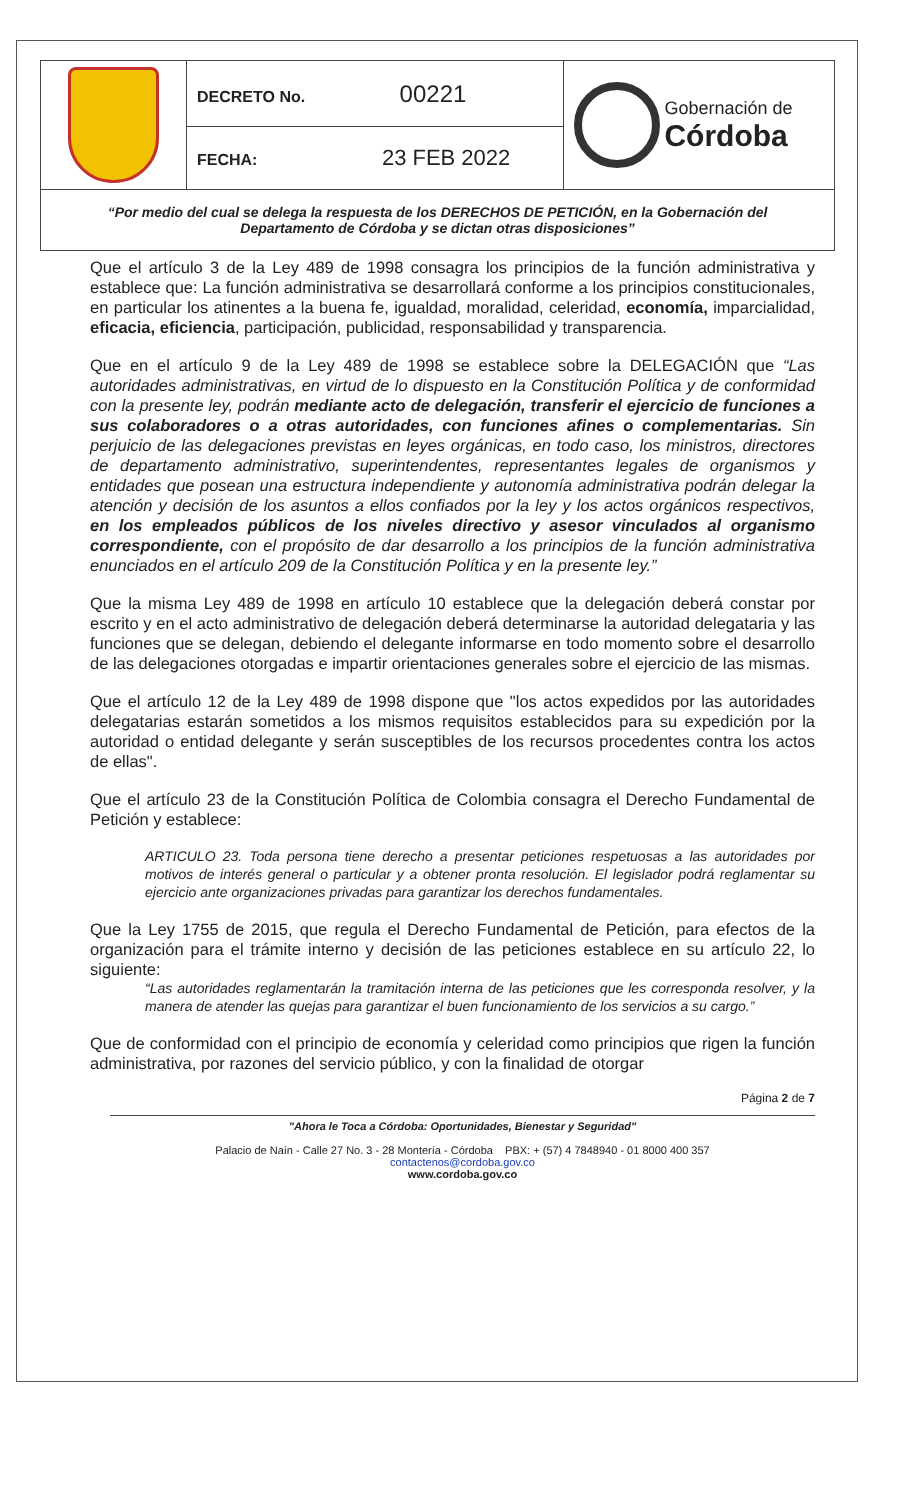| | DECRETO No. 00221 | Gobernación de Córdoba |
| | FECHA: 23 FEB 2022 | |
“Por medio del cual se delega la respuesta de los DERECHOS DE PETICIÓN, en la Gobernación del Departamento de Córdoba y se dictan otras disposiciones”
Que el artículo 3 de la Ley 489 de 1998 consagra los principios de la función administrativa y establece que: La función administrativa se desarrollará conforme a los principios constitucionales, en particular los atinentes a la buena fe, igualdad, moralidad, celeridad, economía, imparcialidad, eficacia, eficiencia, participación, publicidad, responsabilidad y transparencia.
Que en el artículo 9 de la Ley 489 de 1998 se establece sobre la DELEGACIÓN que “Las autoridades administrativas, en virtud de lo dispuesto en la Constitución Política y de conformidad con la presente ley, podrán mediante acto de delegación, transferir el ejercicio de funciones a sus colaboradores o a otras autoridades, con funciones afines o complementarias. Sin perjuicio de las delegaciones previstas en leyes orgánicas, en todo caso, los ministros, directores de departamento administrativo, superintendentes, representantes legales de organismos y entidades que posean una estructura independiente y autonomía administrativa podrán delegar la atención y decisión de los asuntos a ellos confiados por la ley y los actos orgánicos respectivos, en los empleados públicos de los niveles directivo y asesor vinculados al organismo correspondiente, con el propósito de dar desarrollo a los principios de la función administrativa enunciados en el artículo 209 de la Constitución Política y en la presente ley.”
Que la misma Ley 489 de 1998 en artículo 10 establece que la delegación deberá constar por escrito y en el acto administrativo de delegación deberá determinarse la autoridad delegataria y las funciones que se delegan, debiendo el delegante informarse en todo momento sobre el desarrollo de las delegaciones otorgadas e impartir orientaciones generales sobre el ejercicio de las mismas.
Que el artículo 12 de la Ley 489 de 1998 dispone que "los actos expedidos por las autoridades delegatarias estarán sometidos a los mismos requisitos establecidos para su expedición por la autoridad o entidad delegante y serán susceptibles de los recursos procedentes contra los actos de ellas".
Que el artículo 23 de la Constitución Política de Colombia consagra el Derecho Fundamental de Petición y establece:
ARTICULO 23. Toda persona tiene derecho a presentar peticiones respetuosas a las autoridades por motivos de interés general o particular y a obtener pronta resolución. El legislador podrá reglamentar su ejercicio ante organizaciones privadas para garantizar los derechos fundamentales.
Que la Ley 1755 de 2015, que regula el Derecho Fundamental de Petición, para efectos de la organización para el trámite interno y decisión de las peticiones establece en su artículo 22, lo siguiente:
“Las autoridades reglamentarán la tramitación interna de las peticiones que les corresponda resolver, y la manera de atender las quejas para garantizar el buen funcionamiento de los servicios a su cargo.”
Que de conformidad con el principio de economía y celeridad como principios que rigen la función administrativa, por razones del servicio público, y con la finalidad de otorgar
Página 2 de 7
"Ahora le Toca a Córdoba: Oportunidades, Bienestar y Seguridad"
Palacio de Naín - Calle 27 No. 3 - 28 Montería - Córdoba PBX: + (57) 4 7848940 - 01 8000 400 357
contactenos@cordoba.gov.co
www.cordoba.gov.co